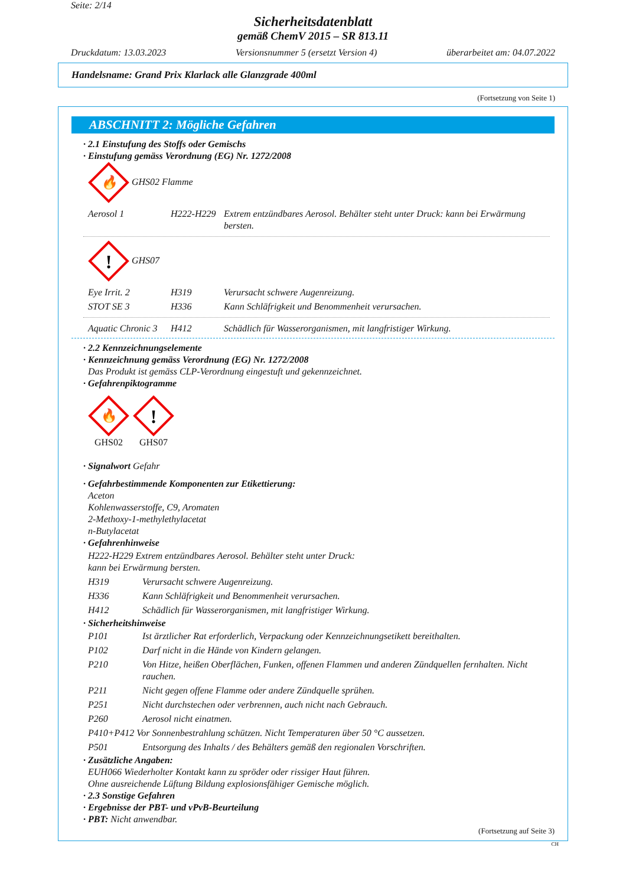Seite: 2/14
Sicherheitsdatenblatt
gemäß ChemV 2015 – SR 813.11
Druckdatum: 13.03.2023 Versionsnummer 5 (ersetzt Version 4) überarbeitet am: 04.07.2022
Handelsname: Grand Prix Klarlack alle Glanzgrade 400ml
(Fortsetzung von Seite 1)
ABSCHNITT 2: Mögliche Gefahren
· 2.1 Einstufung des Stoffs oder Gemischs
· Einstufung gemäss Verordnung (EG) Nr. 1272/2008
🔥
GHS02 Flamme
| Aerosol 1 | H222-H229 | Extrem entzündbares Aerosol. Behälter steht unter Druck: kann bei Erwärmung bersten. |
!
GHS07
| Eye Irrit. 2 | H319 | Verursacht schwere Augenreizung. |
| STOT SE 3 | H336 | Kann Schläfrigkeit und Benommenheit verursachen. |
| Aquatic Chronic 3 | H412 | Schädlich für Wasserorganismen, mit langfristiger Wirkung. |
· 2.2 Kennzeichnungselemente
· Kennzeichnung gemäss Verordnung (EG) Nr. 1272/2008
Das Produkt ist gemäss CLP-Verordnung eingestuft und gekennzeichnet.
· Gefahrenpiktogramme
🔥
GHS02
!
GHS07
· Signalwort Gefahr
· Gefahrbestimmende Komponenten zur Etikettierung:
Aceton
Kohlenwasserstoffe, C9, Aromaten
2-Methoxy-1-methylethylacetat
n-Butylacetat
· Gefahrenhinweise
| H222-H229 Extrem entzündbares Aerosol. Behälter steht unter Druck: kann bei Erwärmung bersten. | |
| H319 | Verursacht schwere Augenreizung. |
| H336 | Kann Schläfrigkeit und Benommenheit verursachen. |
| H412 | Schädlich für Wasserorganismen, mit langfristiger Wirkung. |
· Sicherheitshinweise
| P101 | Ist ärztlicher Rat erforderlich, Verpackung oder Kennzeichnungsetikett bereithalten. |
| P102 | Darf nicht in die Hände von Kindern gelangen. |
| P210 | Von Hitze, heißen Oberflächen, Funken, offenen Flammen und anderen Zündquellen fernhalten. Nicht rauchen. |
| P211 | Nicht gegen offene Flamme oder andere Zündquelle sprühen. |
| P251 | Nicht durchstechen oder verbrennen, auch nicht nach Gebrauch. |
| P260 | Aerosol nicht einatmen. |
| P410+P412 Vor Sonnenbestrahlung schützen. Nicht Temperaturen über 50 °C aussetzen. | |
| P501 | Entsorgung des Inhalts / des Behälters gemäß den regionalen Vorschriften. |
· Zusätzliche Angaben:
EUH066 Wiederholter Kontakt kann zu spröder oder rissiger Haut führen.
Ohne ausreichende Lüftung Bildung explosionsfähiger Gemische möglich.
· 2.3 Sonstige Gefahren
· Ergebnisse der PBT- und vPvB-Beurteilung
· PBT: Nicht anwendbar.
(Fortsetzung auf Seite 3)
CH